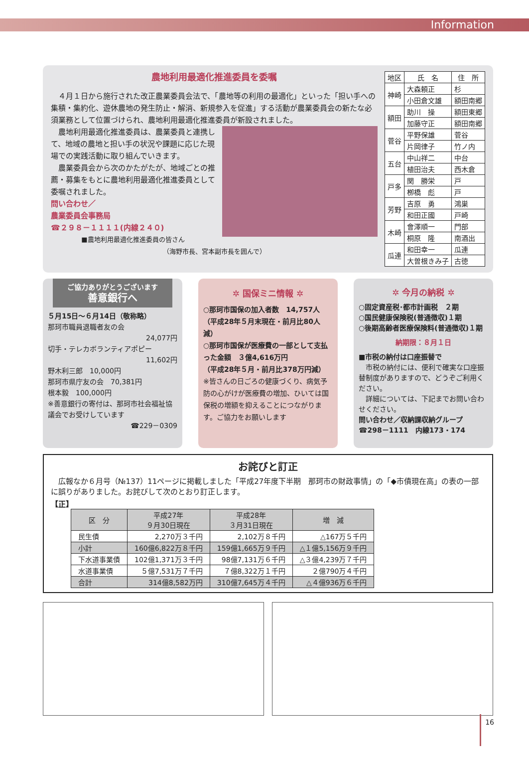Information
農地利用最適化推進委員を委嘱
　４月１日から施行された改正農業委員会法で、「農地等の利用の最適化」といった「担い手への集積・集約化、遊休農地の発生防止・解消、新規参入を促進」する活動が農業委員会の新たな必須業務として位置づけられ、農地利用最適化推進委員が新設されました。
　農地利用最適化推進委員は、農業委員と連携して、地域の農地と担い手の状況や課題に応じた現場での実践活動に取り組んでいきます。
　農業委員会から次のかたがたが、地域ごとの推薦・募集をもとに農地利用最適化推進委員として委嘱されました。
問い合わせ／
農業委員会事務局
☎２９８－１１１１(内線２４０)
■農地利用最適化推進委員の皆さん
（海野市長、宮本副市長を囲んで）
| 地区 | 氏 名 | 住 所 |
| --- | --- | --- |
| 神崎 | 大森頼正 | 杉 |
| | 小田倉文雄 | 額田南郷 |
| 額田 | 助川 操 | 額田東郷 |
| | 加藤守正 | 額田南郷 |
| 菅谷 | 平野保雄 | 菅谷 |
| | 片岡律子 | 竹ノ内 |
| 五台 | 中山祥二 | 中台 |
| | 植田治夫 | 西木倉 |
| 戸多 | 関 勝栄 | 戸 |
| | 栁橋 彪 | 戸 |
| 芳野 | 吉原 勇 | 鴻巣 |
| | 和田正國 | 戸崎 |
| 木崎 | 會澤順一 | 門部 |
| | 桐原 隆 | 南酒出 |
| 瓜連 | 和田幸一 | 瓜連 |
| | 大曽根きみ子 | 古徳 |
ご協力ありがとうございます
善意銀行へ
５月15日～６月14日（敬称略）
那珂市職員退職者友の会
24,077円
切手・テレカボランティアポピー
11,602円
野木利三郎　10,000円
那珂市県庁友の会　70,381円
根本毅　100,000円
※善意銀行の寄付は、那珂市社会福祉協議会でお受けしています
☎229－0309
✲ 国保ミニ情報 ✲
○那珂市国保の加入者数　14,757人
（平成28年５月末現在・前月比80人減）
○那珂市国保が医療費の一部として支払った金額　３億4,616万円
（平成28年５月・前月比378万円減）
※皆さんの日ごろの健康づくり、病気予防の心がけが医療費の増加、ひいては国保税の増額を抑えることにつながります。ご協力をお願いします
✲ 今月の納税 ✲
○固定資産税･都市計画税　２期
○国民健康保険税(普通徴収)１期
○後期高齢者医療保険料(普通徴収)１期
納期限：８月１日
■市税の納付は口座振替で
　市税の納付には、便利で確実な口座振替制度がありますので、どうぞご利用ください。
　詳細については、下記までお問い合わせください。
問い合わせ／収納課収納グループ
☎298－1111　内線173・174
お詫びと訂正
　広報なか６月号（№137）11ページに掲載しました「平成27年度下半期　那珂市の財政事情」の「◆市債現在高」の表の一部に誤りがありました。お詫びして次のとおり訂正します。
【正】
| 区 分 | 平成27年 ９月30日現在 | 平成28年 ３月31日現在 | 増 減 |
| --- | --- | --- | --- |
| 民生債 | 2,270万３千円 | 2,102万８千円 | △167万５千円 |
| 小計 | 160億6,822万８千円 | 159億1,665万９千円 | △１億5,156万９千円 |
| 下水道事業債 | 102億1,371万３千円 | 98億7,131万６千円 | △３億4,239万７千円 |
| 水道事業債 | ５億7,531万７千円 | ７億8,322万１千円 | ２億790万４千円 |
| 合計 | 314億8,582万円 | 310億7,645万４千円 | △４億936万６千円 |
16